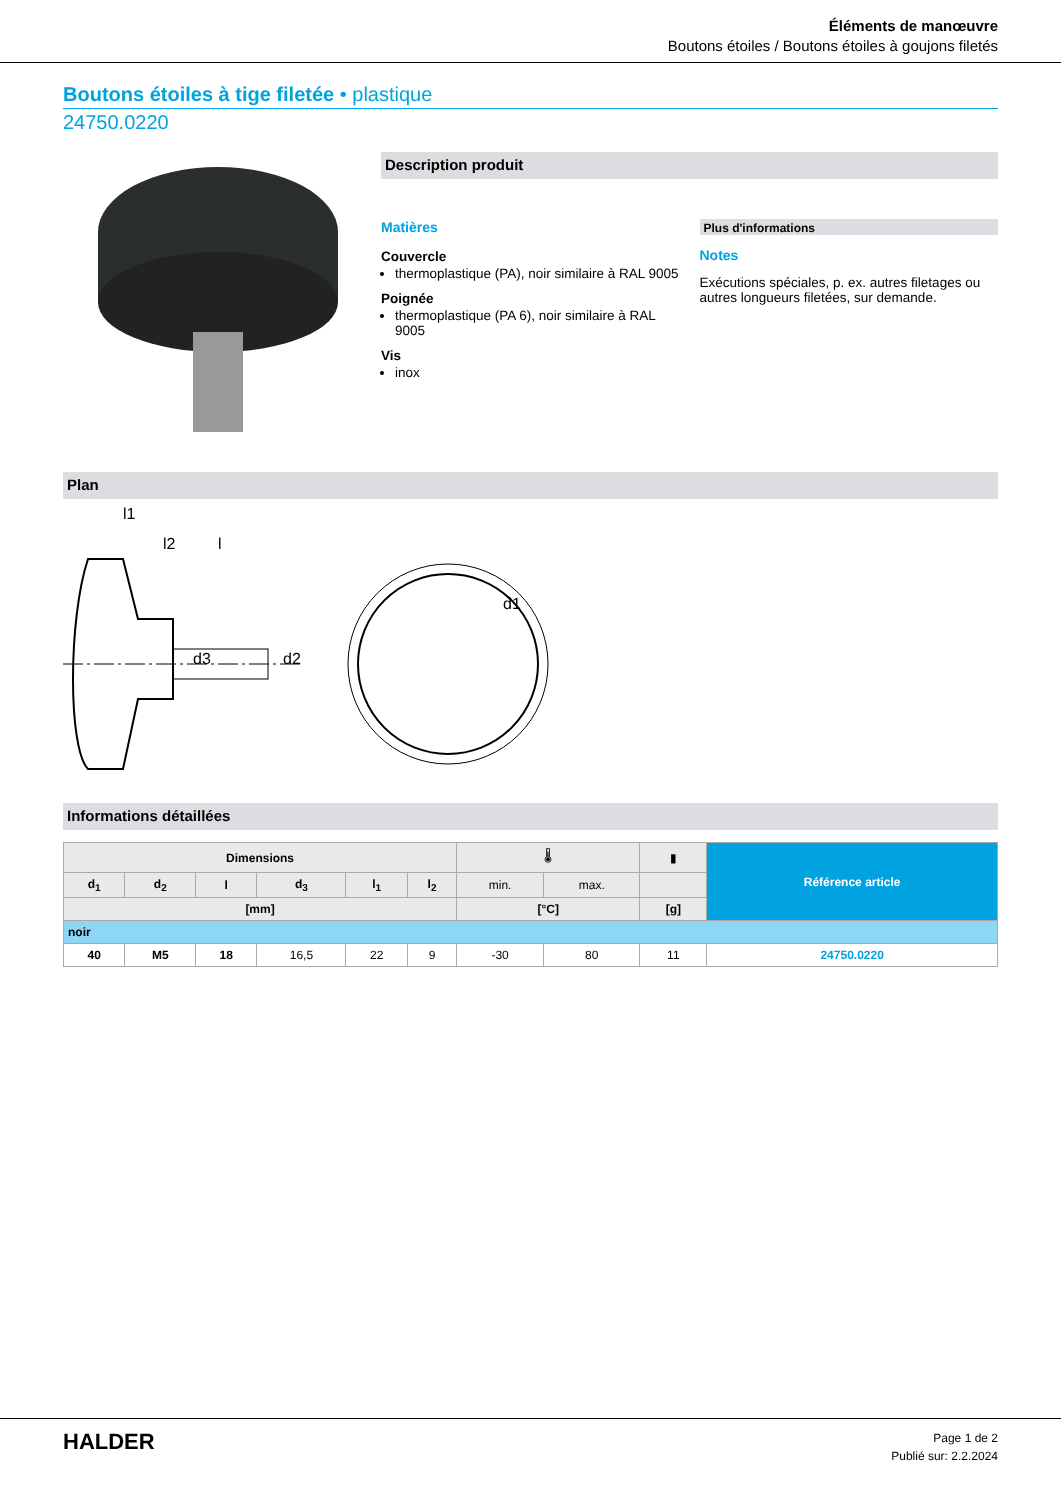Éléments de manœuvre
Boutons étoiles / Boutons étoiles à goujons filetés
Boutons étoiles à tige filetée • plastique
24750.0220
Description produit
Matières
Couvercle
thermoplastique (PA), noir similaire à RAL 9005
Poignée
thermoplastique (PA 6), noir similaire à RAL 9005
Vis
inox
Plus d'informations
Notes
Exécutions spéciales, p. ex. autres filetages ou autres longueurs filetées, sur demande.
Plan
l1
l2
l
d1
d3
d2
Informations détaillées
| Dimensions | | | | | | 🌡 | | ▮ | Référence article |
| --- | --- | --- | --- | --- | --- | --- | --- | --- | --- |
| d<sub>1</sub> | d<sub>2</sub> | l | d<sub>3</sub> | l<sub>1</sub> | l<sub>2</sub> | min. | max. | | |
| [mm] | | | | | | [°C] | | [g] | |
| noir | | | | | | | | | |
| 40 | M5 | 18 | 16,5 | 22 | 9 | -30 | 80 | 11 | 24750.0220 |
HALDER
Page 1 de 2
Publié sur: 2.2.2024